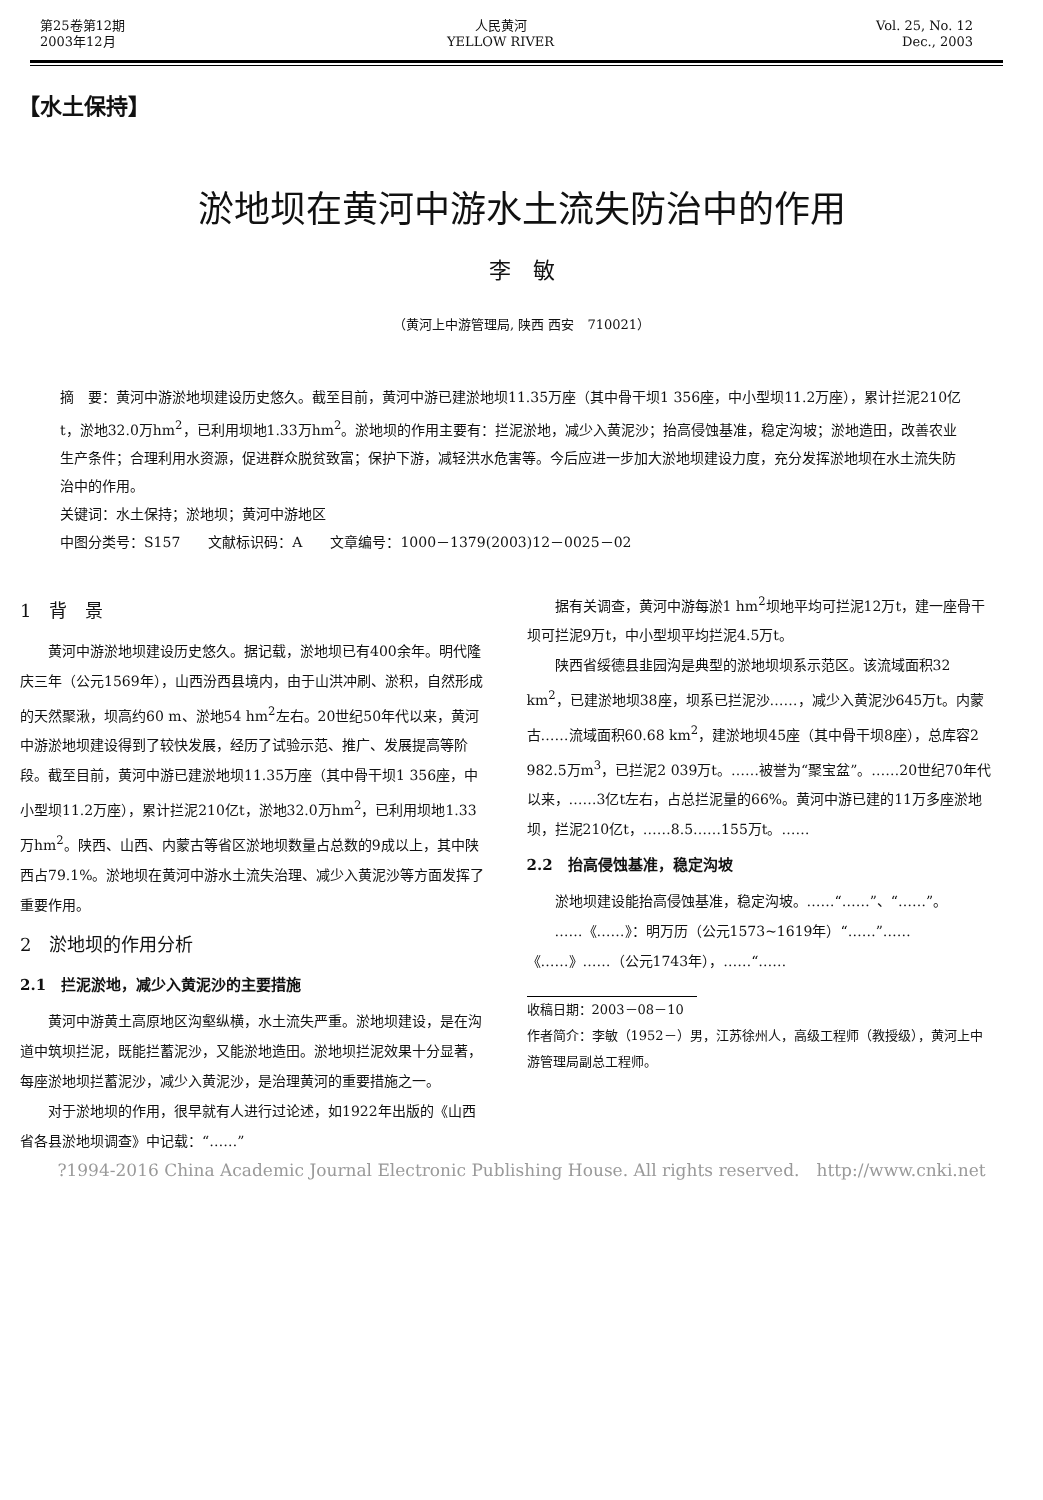第25卷第12期
2003年12月
人民黄河
YELLOW RIVER
Vol. 25, No. 12
Dec., 2003
【水土保持】
淤地坝在黄河中游水土流失防治中的作用
李　敏
（黄河上中游管理局, 陕西 西安　710021）
摘　要：黄河中游淤地坝建设历史悠久。截至目前，黄河中游已建淤地坝11.35万座（其中骨干坝1 356座，中小型坝11.2万座），累计拦泥210亿t，淤地32.0万hm<sup>2</sup>，已利用坝地1.33万hm<sup>2</sup>。淤地坝的作用主要有：拦泥淤地，减少入黄泥沙；抬高侵蚀基准，稳定沟坡；淤地造田，改善农业生产条件；合理利用水资源，促进群众脱贫致富；保护下游，减轻洪水危害等。今后应进一步加大淤地坝建设力度，充分发挥淤地坝在水土流失防治中的作用。
关键词：水土保持；淤地坝；黄河中游地区
中图分类号：S157　　文献标识码：A　　文章编号：1000－1379(2003)12－0025－02
1　背　景
黄河中游淤地坝建设历史悠久。据记载，淤地坝已有400余年。明代隆庆三年（公元1569年），山西汾西县境内，由于山洪冲刷、淤积，自然形成的天然聚湫，坝高约60 m、淤地54 hm<sup>2</sup>左右。20世纪50年代以来，黄河中游淤地坝建设得到了较快发展，经历了试验示范、推广、发展提高等阶段。截至目前，黄河中游已建淤地坝11.35万座（其中骨干坝1 356座，中小型坝11.2万座），累计拦泥210亿t，淤地32.0万hm<sup>2</sup>，已利用坝地1.33万hm<sup>2</sup>。陕西、山西、内蒙古等省区淤地坝数量占总数的9成以上，其中陕西占79.1%。淤地坝在黄河中游水土流失治理、减少入黄泥沙等方面发挥了重要作用。
2　淤地坝的作用分析
2.1　拦泥淤地，减少入黄泥沙的主要措施
黄河中游黄土高原地区沟壑纵横，水土流失严重。淤地坝建设，是在沟道中筑坝拦泥，既能拦蓄泥沙，又能淤地造田。淤地坝拦泥效果十分显著，每座淤地坝拦蓄泥沙，减少入黄泥沙，是治理黄河的重要措施之一。
对于淤地坝的作用，很早就有人进行过论述，如1922年出版的《山西省各县淤地坝调查》中记载：“……”
据有关调查，黄河中游每淤1 hm<sup>2</sup>坝地平均可拦泥12万t，建一座骨干坝可拦泥9万t，中小型坝平均拦泥4.5万t。
陕西省绥德县韭园沟是典型的淤地坝坝系示范区。该流域面积32 km<sup>2</sup>，已建淤地坝38座，坝系已拦泥沙……，减少入黄泥沙645万t。内蒙古……流域面积60.68 km<sup>2</sup>，建淤地坝45座（其中骨干坝8座），总库容2 982.5万m<sup>3</sup>，已拦泥2 039万t。……被誉为“聚宝盆”。……20世纪70年代以来，……3亿t左右，占总拦泥量的66%。黄河中游已建的11万多座淤地坝，拦泥210亿t，……8.5……155万t。……
2.2　抬高侵蚀基准，稳定沟坡
淤地坝建设能抬高侵蚀基准，稳定沟坡。……“……”、“……”。
……《……》：明万历（公元1573~1619年）“……”……《……》……（公元1743年），……“……
收稿日期：2003－08－10
作者简介：李敏（1952－）男，江苏徐州人，高级工程师（教授级），黄河上中游管理局副总工程师。
?1994-2016 China Academic Journal Electronic Publishing House. All rights reserved.　http://www.cnki.net